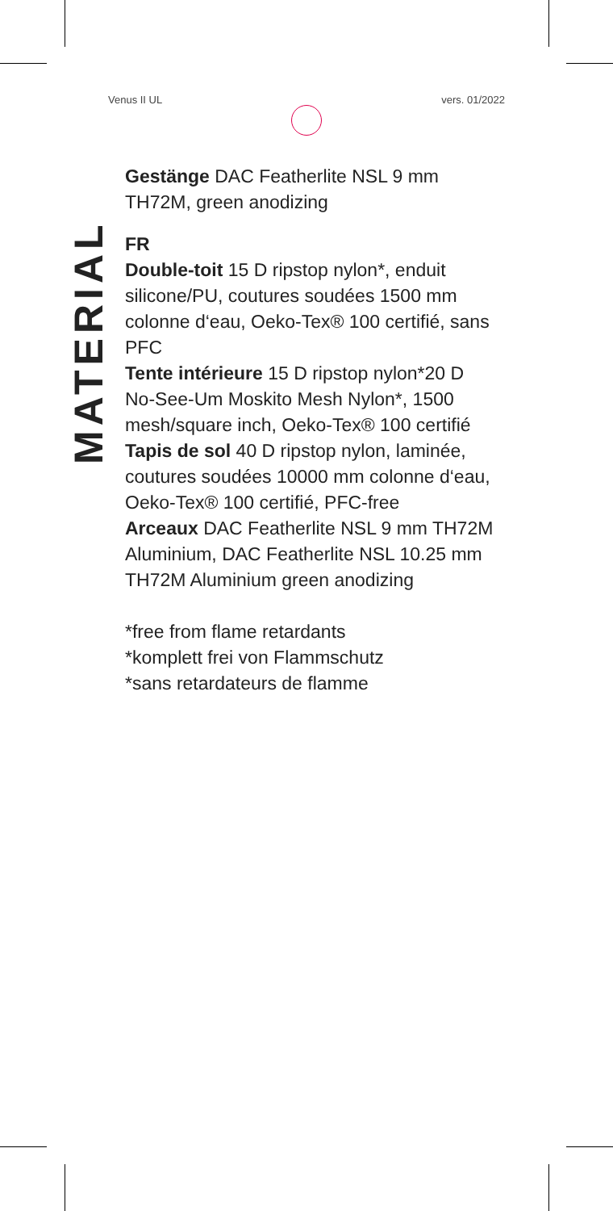Venus II UL vers. 01/2022
MATERIAL
Gestänge DAC Featherlite NSL 9 mm TH72M, green anodizing
FR
Double-toit 15 D ripstop nylon*, enduit silicone/PU, coutures soudées 1500 mm colonne d‘eau, Oeko-Tex® 100 certifié, sans PFC
Tente intérieure 15 D ripstop nylon*20 D No-See-Um Moskito Mesh Nylon*, 1500 mesh/square inch, Oeko-Tex® 100 certifié
Tapis de sol 40 D ripstop nylon, laminée, coutures soudées 10000 mm colonne d‘eau, Oeko-Tex® 100 certifié, PFC-free
Arceaux DAC Featherlite NSL 9 mm TH72M Aluminium, DAC Featherlite NSL 10.25 mm TH72M Aluminium green anodizing
*free from flame retardants
*komplett frei von Flammschutz
*sans retardateurs de flamme